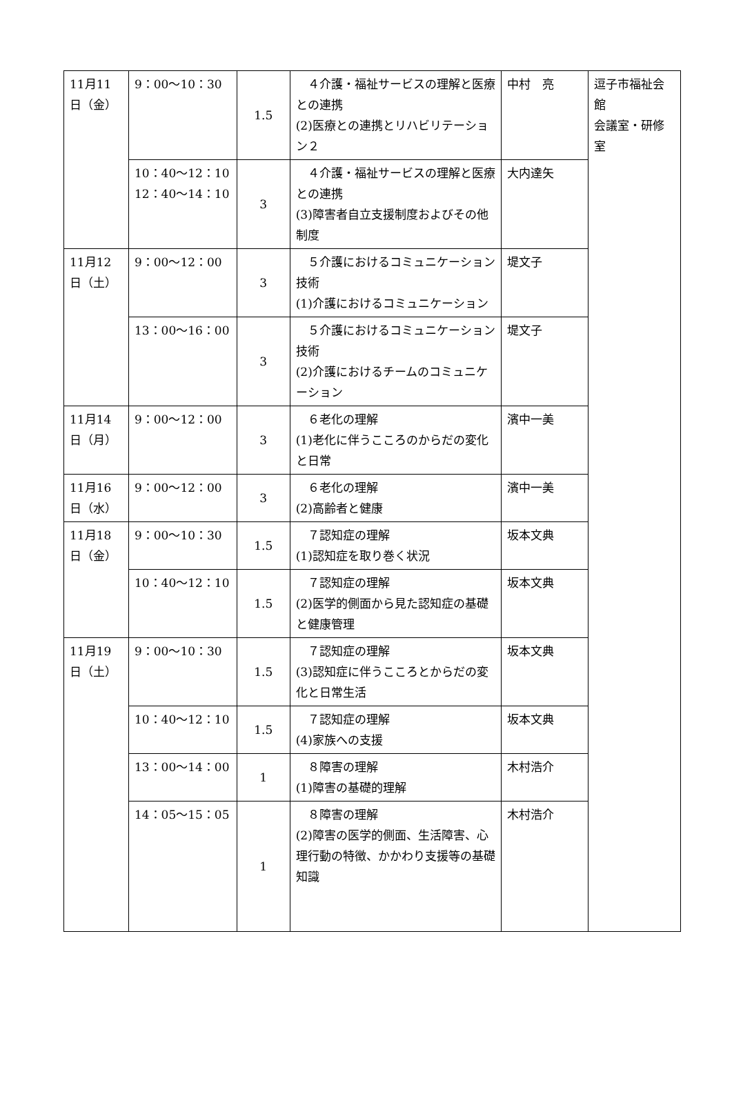| 11月11日（金） | 9：00～10：30 | 1.5 | ４介護・福祉サービスの理解と医療との連携 (2)医療との連携とリハビリテーション２ | 中村 亮 | 逗子市福祉会館 会議室・研修室 |
| | 10：40～12：10 12：40～14：10 | 3 | ４介護・福祉サービスの理解と医療との連携 (3)障害者自立支援制度およびその他制度 | 大内達矢 | |
| 11月12日（土） | 9：00～12：00 | 3 | ５介護におけるコミュニケーション技術 (1)介護におけるコミュニケーション | 堤文子 | |
| | 13：00～16：00 | 3 | ５介護におけるコミュニケーション技術 (2)介護におけるチームのコミュニケーション | 堤文子 | |
| 11月14日（月） | 9：00～12：00 | 3 | ６老化の理解 (1)老化に伴うこころのからだの変化と日常 | 濱中一美 | |
| 11月16日（水） | 9：00～12：00 | 3 | ６老化の理解 (2)高齢者と健康 | 濱中一美 | |
| 11月18日（金） | 9：00～10：30 | 1.5 | ７認知症の理解 (1)認知症を取り巻く状況 | 坂本文典 | |
| | 10：40～12：10 | 1.5 | ７認知症の理解 (2)医学的側面から見た認知症の基礎と健康管理 | 坂本文典 | |
| 11月19日（土） | 9：00～10：30 | 1.5 | ７認知症の理解 (3)認知症に伴うこころとからだの変化と日常生活 | 坂本文典 | |
| | 10：40～12：10 | 1.5 | ７認知症の理解 (4)家族への支援 | 坂本文典 | |
| | 13：00～14：00 | 1 | ８障害の理解 (1)障害の基礎的理解 | 木村浩介 | |
| | 14：05～15：05 | 1 | ８障害の理解 (2)障害の医学的側面、生活障害、心理行動の特徴、かかわり支援等の基礎知識 | 木村浩介 | |